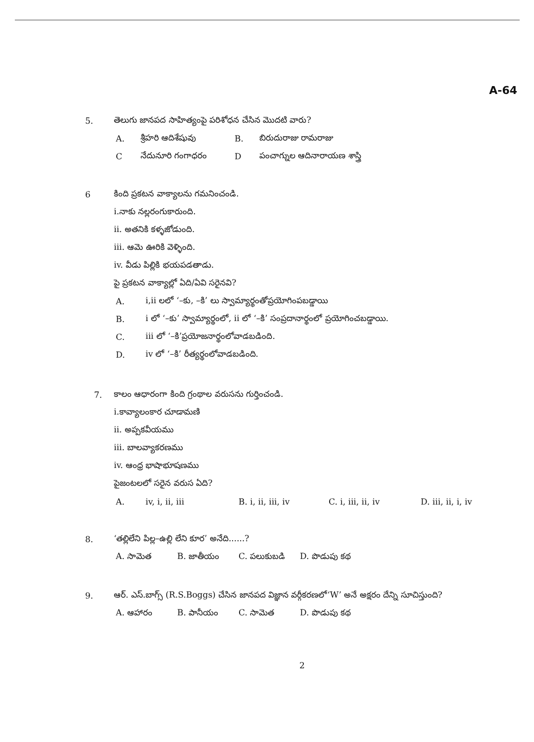A-64
5. తెలుగు జానపద సాహిత్యంపై పరిశోధన చేసిన మొదటి వారు?
A. శ్రీహరి ఆదిశేషువు B. బిరుదురాజు రామరాజు
Cనేదునూరి గంగాధరం D పంచాగ్నుల ఆదినారాయణ శాస్త్రి
6 కింది ప్రకటన వాక్యాలను గమనించండి.
i.నాకు నల్లరంగుకారుంది.
ii. అతనికి కళ్ళజోడుంది.
iii. ఆమె ఊరికి వెళ్ళింది.
iv. వీడు పిల్లికి భయపడతాడు.
పై ప్రకటన వాక్యాల్లో ఏది/ఏవి సరైనవి?
A. i,ii లలో ‘–కు, –కి’ లు స్వామ్యార్థంతోప్రయోగింపబడ్డాయి
B. i లో ‘–కు’ స్వామ్యార్థంలో, ii లో ‘–కి’ సంప్రదానార్థంలో ప్రయోగించబడ్డాయి.
C. iii లో ‘–కి’ప్రయోజనార్థంలోవాడబడింది.
D. iv లో ‘–కి’ రీత్యర్థంలోవాడబడింది.
7. కాలం ఆధారంగా కింది గ్రంథాల వరుసను గుర్తించండి.
i.కావ్యాలంకార చూడామణి
ii. అప్పకవీయము
iii. బాలవ్యాకరణము
iv. ఆంధ్ర భాషాభూషణము
పైజంటలలో సరైన వరుస ఏది?
A. iv, i, ii, iii B. i, ii, iii, iv C. i, iii, ii, iv D. iii, ii, i, iv
8. ‘తల్లిలేని పిల్ల–ఉల్లి లేని కూర’ అనేది......?
A. సామెత B. జాతీయం C. పలుకుబడి D. పొడుపు కథ
9. ఆర్. ఎస్.బాగ్స్ (R.S.Boggs) చేసిన జానపద విజ్ఞాన వర్గీకరణలో‘W’ అనే అక్షరం దేన్ని సూచిస్తుంది?
A. ఆహారం B. పానీయం C. సామెత D. పొడుపు కథ
2